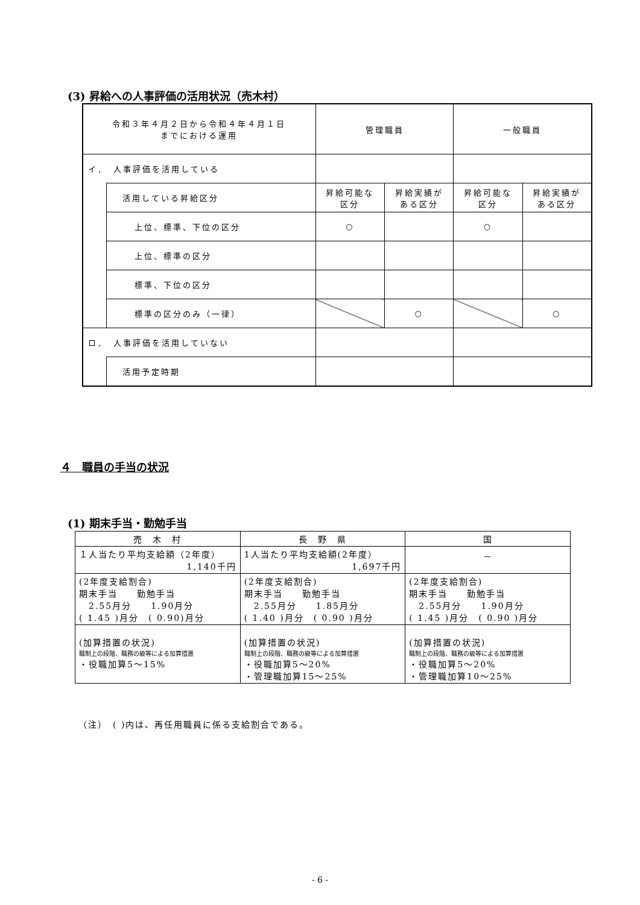(3) 昇給への人事評価の活用状況（売木村）
| 令和３年４月２日から令和４年４月１日 までにおける運用 | | 管理職員 | | 一般職員 | |
| イ． 人事評価を活用している | | | | | |
| | 活用している昇給区分 | 昇給可能な 区分 | 昇給実績が ある区分 | 昇給可能な 区分 | 昇給実績が ある区分 |
| | 上位、標準、下位の区分 | ○ | | ○ | |
| | 上位、標準の区分 | | | | |
| | 標準、下位の区分 | | | | |
| | 標準の区分のみ（一律） | | ○ | | ○ |
| ロ． 人事評価を活用していない | | | | | |
| | 活用予定時期 | | | | |
４　職員の手当の状況
(1) 期末手当・勤勉手当
| 売 木 村 | 長 野 県 | 国 |
| １人当たり平均支給額（2年度） 1,140千円 | 1人当たり平均支給額(2年度） 1,697千円 | － |
| (2年度支給割合) 期末手当 勤勉手当 2.55月分 1.90月分 ( 1.45 )月分 ( 0.90)月分 | (2年度支給割合) 期末手当 勤勉手当 2.55月分 1.85月分 ( 1.40 )月分 ( 0.90 )月分 | (2年度支給割合) 期末手当 勤勉手当 2.55月分 1.90月分 ( 1.45 )月分 ( 0.90 )月分 |
| (加算措置の状況) 職制上の段階、職務の級等による加算措置 ・役職加算5～15% | (加算措置の状況) 職制上の段階、職務の級等による加算措置 ・役職加算5～20% ・管理職加算15～25% | (加算措置の状況) 職制上の段階、職務の級等による加算措置 ・役職加算5～20% ・管理職加算10～25% |
（注）　( )内は、再任用職員に係る支給割合である。
- 6 -